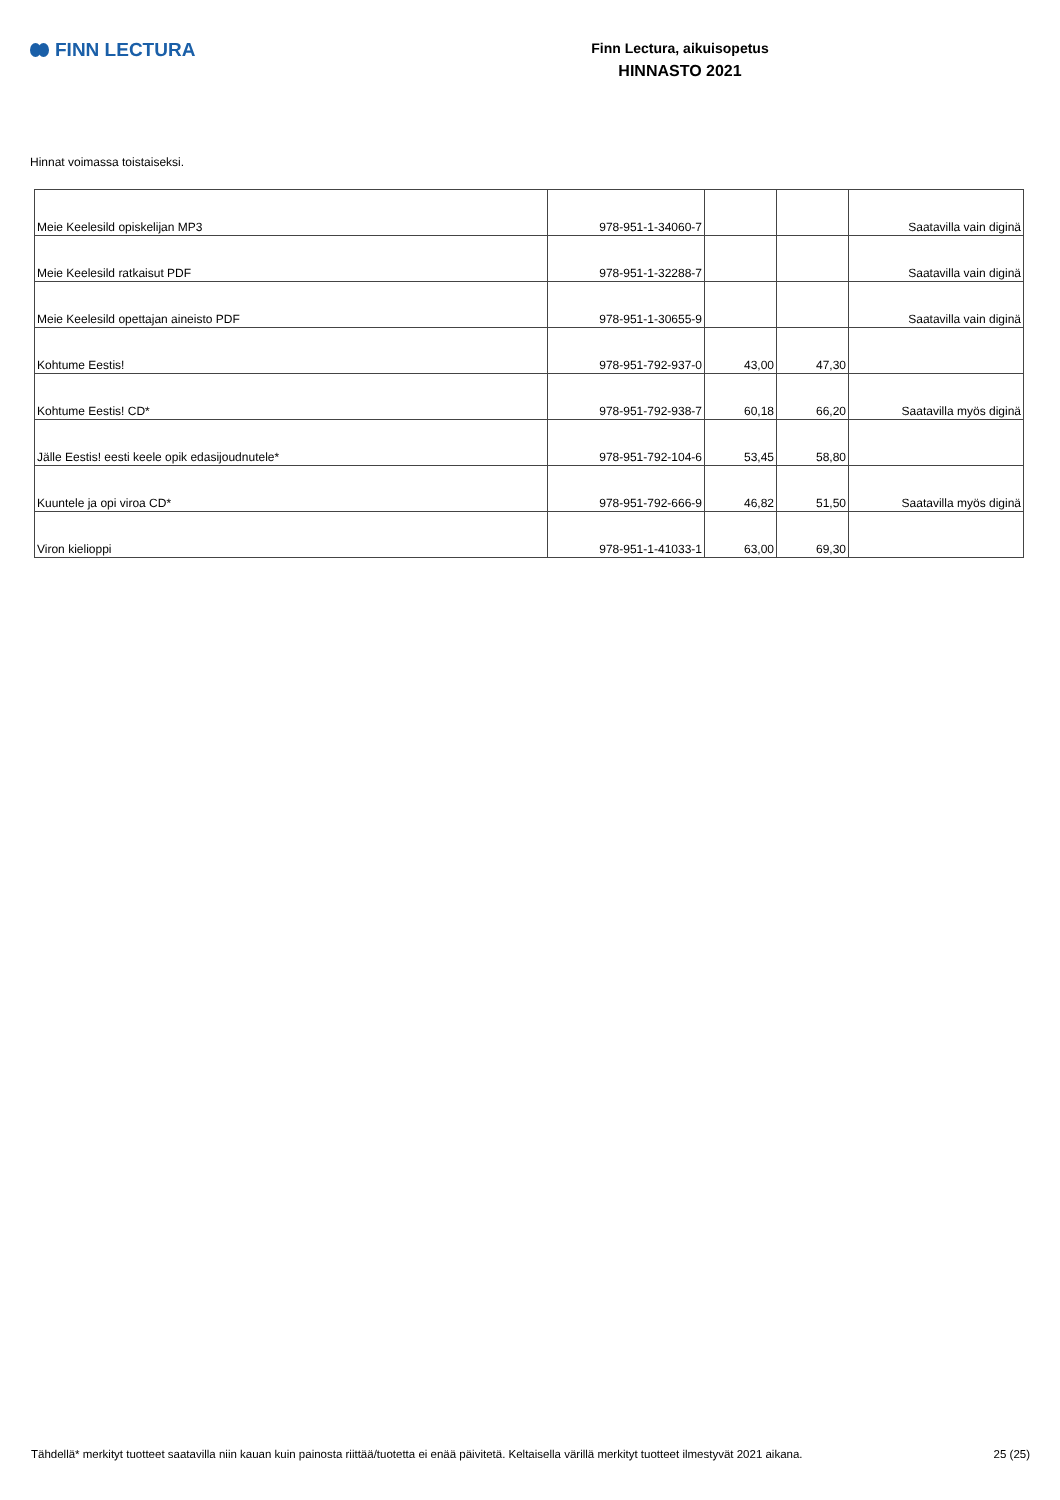FINN LECTURA
Finn Lectura, aikuisopetus
HINNASTO 2021
Hinnat voimassa toistaiseksi.
| Meie Keelesild opiskelijan MP3 | 978-951-1-34060-7 | | | Saatavilla vain diginä |
| Meie Keelesild ratkaisut PDF | 978-951-1-32288-7 | | | Saatavilla vain diginä |
| Meie Keelesild opettajan aineisto PDF | 978-951-1-30655-9 | | | Saatavilla vain diginä |
| Kohtume Eestis! | 978-951-792-937-0 | 43,00 | 47,30 | |
| Kohtume Eestis! CD* | 978-951-792-938-7 | 60,18 | 66,20 | Saatavilla myös diginä |
| Jälle Eestis! eesti keele opik edasijoudnutele* | 978-951-792-104-6 | 53,45 | 58,80 | |
| Kuuntele ja opi viroa CD* | 978-951-792-666-9 | 46,82 | 51,50 | Saatavilla myös diginä |
| Viron kielioppi | 978-951-1-41033-1 | 63,00 | 69,30 | |
Tähdellä* merkityt tuotteet saatavilla niin kauan kuin painosta riittää/tuotetta ei enää päivitetä. Keltaisella värillä merkityt tuotteet ilmestyvät 2021 aikana. 25 (25)